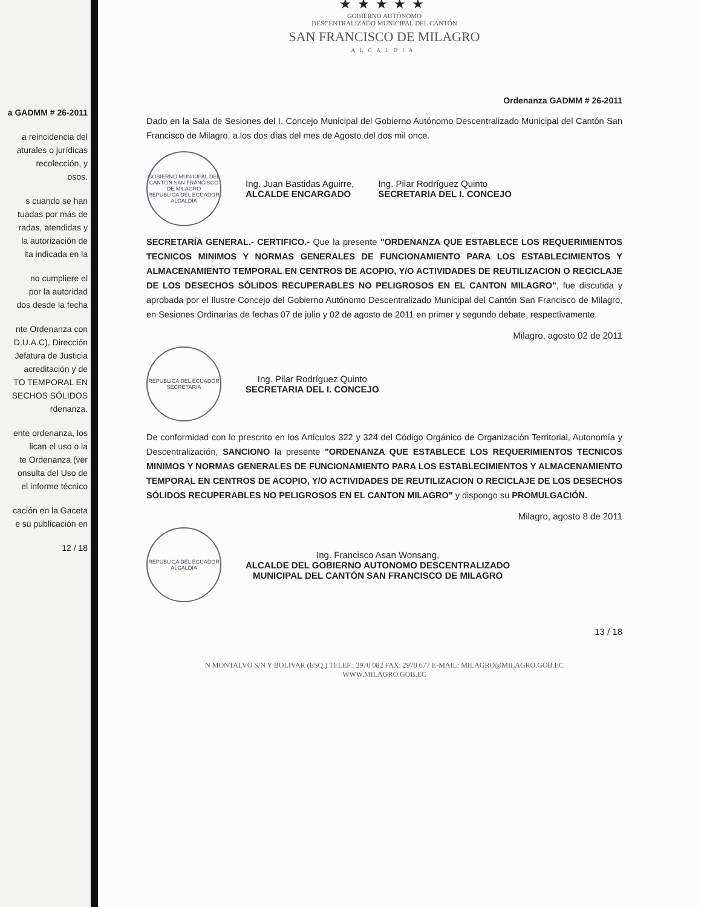a GADMM # 26-2011
a reincidencia del
aturales o jurídicas
recolección, y
osos.
s cuando se han
tuadas por más de
radas, atendidas y
la autorización de
lta indicada en la
no cumpliere el
por la autoridad
dos desde la fecha
nte Ordenanza con
D.U.A.C), Dirección
Jefatura de Justicia
acreditación y de
TO TEMPORAL EN
SECHOS SÓLIDOS
rdenanza.
ente ordenanza, los
lican el uso o la
te Ordenanza (ver
onsulta del Uso de
el informe técnico
cación en la Gaceta
e su publicación en
12 / 18
★★★★★
GOBIERNO AUTÓNOMO
DESCENTRALIZADO MUNICIPAL DEL CANTÓN
SAN FRANCISCO DE MILAGRO
ALCALDIA
Ordenanza GADMM # 26-2011
Dado en la Sala de Sesiones del I. Concejo Municipal del Gobierno Autónomo Descentralizado Municipal del Cantón San Francisco de Milagro, a los dos días del mes de Agosto del dos mil once.
GOBIERNO MUNICIPAL DEL CANTÓN SAN FRANCISCO DE MILAGRO
REPUBLICA DEL ECUADOR
ALCALDIA
Ing. Juan Bastidas Aguirre,
ALCALDE ENCARGADO
Ing. Pilar Rodríguez Quinto
SECRETARIA DEL I. CONCEJO
SECRETARÍA GENERAL.- CERTIFICO.- Que la presente "ORDENANZA QUE ESTABLECE LOS REQUERIMIENTOS TECNICOS MINIMOS Y NORMAS GENERALES DE FUNCIONAMIENTO PARA LOS ESTABLECIMIENTOS Y ALMACENAMIENTO TEMPORAL EN CENTROS DE ACOPIO, Y/O ACTIVIDADES DE REUTILIZACION O RECICLAJE DE LOS DESECHOS SÓLIDOS RECUPERABLES NO PELIGROSOS EN EL CANTON MILAGRO", fue discutida y aprobada por el Ilustre Concejo del Gobierno Autónomo Descentralizado Municipal del Cantón San Francisco de Milagro, en Sesiones Ordinarias de fechas 07 de julio y 02 de agosto de 2011 en primer y segundo debate, respectivamente.
Milagro, agosto 02 de 2011
REPUBLICA DEL ECUADOR
SECRETARIA
Ing. Pilar Rodríguez Quinto
SECRETARIA DEL I. CONCEJO
De conformidad con lo prescrito en los Artículos 322 y 324 del Código Orgánico de Organización Territorial, Autonomía y Descentralización, SANCIONO la presente "ORDENANZA QUE ESTABLECE LOS REQUERIMIENTOS TECNICOS MINIMOS Y NORMAS GENERALES DE FUNCIONAMIENTO PARA LOS ESTABLECIMIENTOS Y ALMACENAMIENTO TEMPORAL EN CENTROS DE ACOPIO, Y/O ACTIVIDADES DE REUTILIZACION O RECICLAJE DE LOS DESECHOS SÓLIDOS RECUPERABLES NO PELIGROSOS EN EL CANTON MILAGRO" y dispongo su PROMULGACIÓN.
Milagro, agosto 8 de 2011
REPUBLICA DEL ECUADOR
ALCALDIA
Ing. Francisco Asan Wonsang,
ALCALDE DEL GOBIERNO AUTONOMO DESCENTRALIZADO
MUNICIPAL DEL CANTÓN SAN FRANCISCO DE MILAGRO
13 / 18
N MONTALVO S/N Y BOLIVAR (ESQ.) TELEF.: 2970 082 FAX: 2970 677 E-MAIL: MILAGRO@MILAGRO.GOB.EC
WWW.MILAGRO.GOB.EC